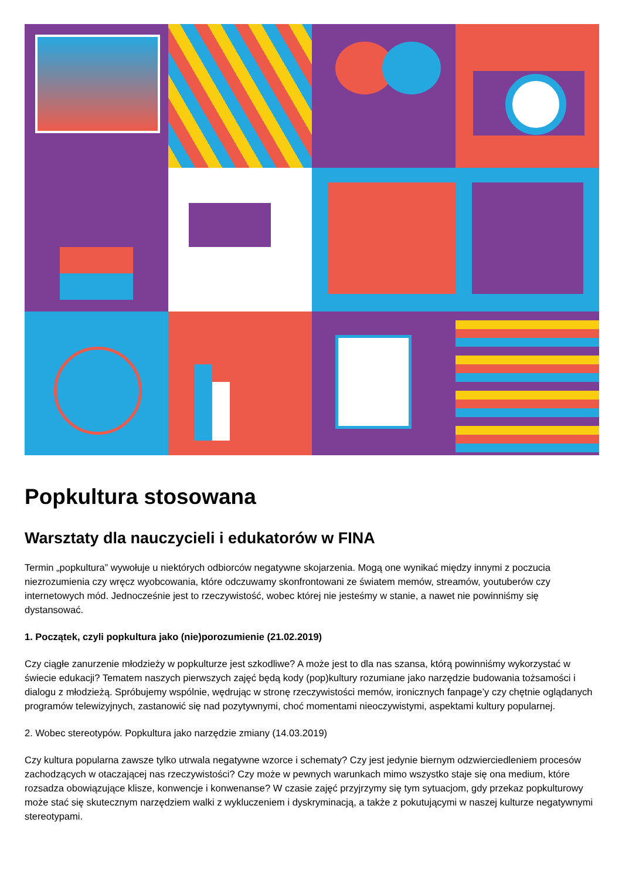Popkultura stosowana
Warsztaty dla nauczycieli i edukatorów w FINA
Termin „popkultura” wywołuje u niektórych odbiorców negatywne skojarzenia. Mogą one wynikać między innymi z poczucia niezrozumienia czy wręcz wyobcowania, które odczuwamy skonfrontowani ze światem memów, streamów, youtuberów czy internetowych mód. Jednocześnie jest to rzeczywistość, wobec której nie jesteśmy w stanie, a nawet nie powinniśmy się dystansować.
1. Początek, czyli popkultura jako (nie)porozumienie (21.02.2019)
Czy ciągłe zanurzenie młodzieży w popkulturze jest szkodliwe? A może jest to dla nas szansa, którą powinniśmy wykorzystać w świecie edukacji? Tematem naszych pierwszych zajęć będą kody (pop)kultury rozumiane jako narzędzie budowania tożsamości i dialogu z młodzieżą. Spróbujemy wspólnie, wędrując w stronę rzeczywistości memów, ironicznych fanpage’y czy chętnie oglądanych programów telewizyjnych, zastanowić się nad pozytywnymi, choć momentami nieoczywistymi, aspektami kultury popularnej.
2. Wobec stereotypów. Popkultura jako narzędzie zmiany (14.03.2019)
Czy kultura popularna zawsze tylko utrwala negatywne wzorce i schematy? Czy jest jedynie biernym odzwierciedleniem procesów zachodzących w otaczającej nas rzeczywistości? Czy może w pewnych warunkach mimo wszystko staje się ona medium, które rozsadza obowiązujące klisze, konwencje i konwenanse? W czasie zajęć przyjrzymy się tym sytuacjom, gdy przekaz popkulturowy może stać się skutecznym narzędziem walki z wykluczeniem i dyskryminacją, a także z pokutującymi w naszej kulturze negatywnymi stereotypami.